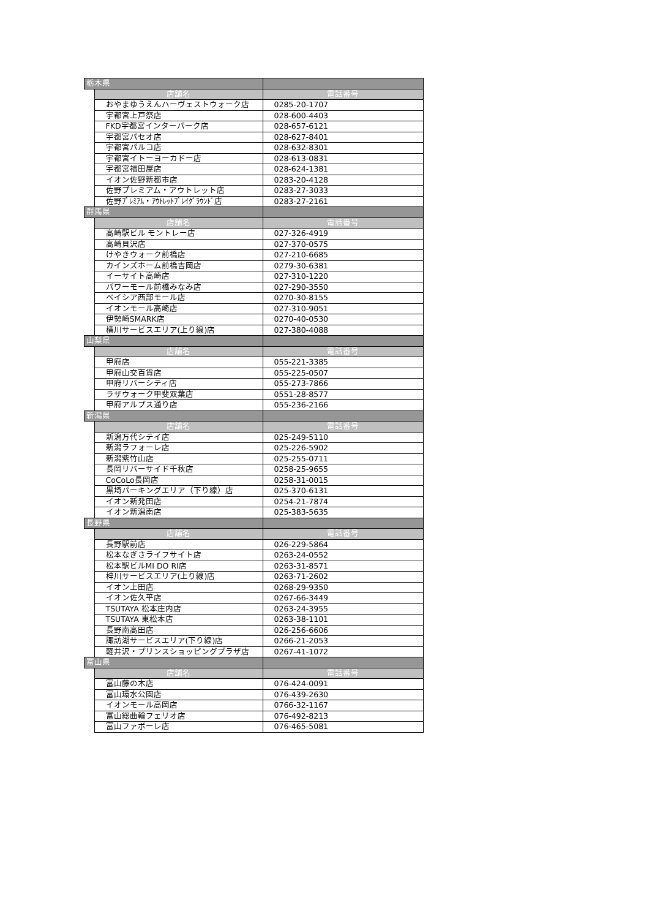| 栃木県 | | |
| | 店舗名 | 電話番号 |
| | おやまゆうえんハーヴェストウォーク店 | 0285-20-1707 |
| | 宇都宮上戸祭店 | 028-600-4403 |
| | FKD宇都宮インターパーク店 | 028-657-6121 |
| | 宇都宮パセオ店 | 028-627-8401 |
| | 宇都宮パルコ店 | 028-632-8301 |
| | 宇都宮イトーヨーカドー店 | 028-613-0831 |
| | 宇都宮福田屋店 | 028-624-1381 |
| | イオン佐野新都市店 | 0283-20-4128 |
| | 佐野プレミアム・アウトレット店 | 0283-27-3033 |
| | 佐野ﾌﾟﾚﾐｱﾑ・ｱｳﾄﾚｯﾄﾌﾟﾚｲｸﾞﾗｳﾝﾄﾞ店 | 0283-27-2161 |
| 群馬県 | | |
| | 店舗名 | 電話番号 |
| | 高崎駅ビル モントレー店 | 027-326-4919 |
| | 高崎貝沢店 | 027-370-0575 |
| | けやきウォーク前橋店 | 027-210-6685 |
| | カインズホーム前橋吉岡店 | 0279-30-6381 |
| | イーサイト高崎店 | 027-310-1220 |
| | パワーモール前橋みなみ店 | 027-290-3550 |
| | ベイシア西部モール店 | 0270-30-8155 |
| | イオンモール高崎店 | 027-310-9051 |
| | 伊勢崎SMARK店 | 0270-40-0530 |
| | 横川サービスエリア(上り線)店 | 027-380-4088 |
| 山梨県 | | |
| | 店舗名 | 電話番号 |
| | 甲府店 | 055-221-3385 |
| | 甲府山交百貨店 | 055-225-0507 |
| | 甲府リバーシティ店 | 055-273-7866 |
| | ラザウォーク甲斐双葉店 | 0551-28-8577 |
| | 甲府アルプス通り店 | 055-236-2166 |
| 新潟県 | | |
| | 店舗名 | 電話番号 |
| | 新潟万代シテイ店 | 025-249-5110 |
| | 新潟ラフォーレ店 | 025-226-5902 |
| | 新潟紫竹山店 | 025-255-0711 |
| | 長岡リバーサイド千秋店 | 0258-25-9655 |
| | CoCoLo長岡店 | 0258-31-0015 |
| | 黒埼パーキングエリア（下り線）店 | 025-370-6131 |
| | イオン新発田店 | 0254-21-7874 |
| | イオン新潟南店 | 025-383-5635 |
| 長野県 | | |
| | 店舗名 | 電話番号 |
| | 長野駅前店 | 026-229-5864 |
| | 松本なぎさライフサイト店 | 0263-24-0552 |
| | 松本駅ビルMI DO RI店 | 0263-31-8571 |
| | 梓川サービスエリア(上り線)店 | 0263-71-2602 |
| | イオン上田店 | 0268-29-9350 |
| | イオン佐久平店 | 0267-66-3449 |
| | TSUTAYA 松本庄内店 | 0263-24-3955 |
| | TSUTAYA 東松本店 | 0263-38-1101 |
| | 長野南高田店 | 026-256-6606 |
| | 諏訪湖サービスエリア(下り線)店 | 0266-21-2053 |
| | 軽井沢・プリンスショッピングプラザ店 | 0267-41-1072 |
| 富山県 | | |
| | 店舗名 | 電話番号 |
| | 富山藤の木店 | 076-424-0091 |
| | 富山環水公園店 | 076-439-2630 |
| | イオンモール高岡店 | 0766-32-1167 |
| | 富山総曲輪フェリオ店 | 076-492-8213 |
| | 富山ファボーレ店 | 076-465-5081 |